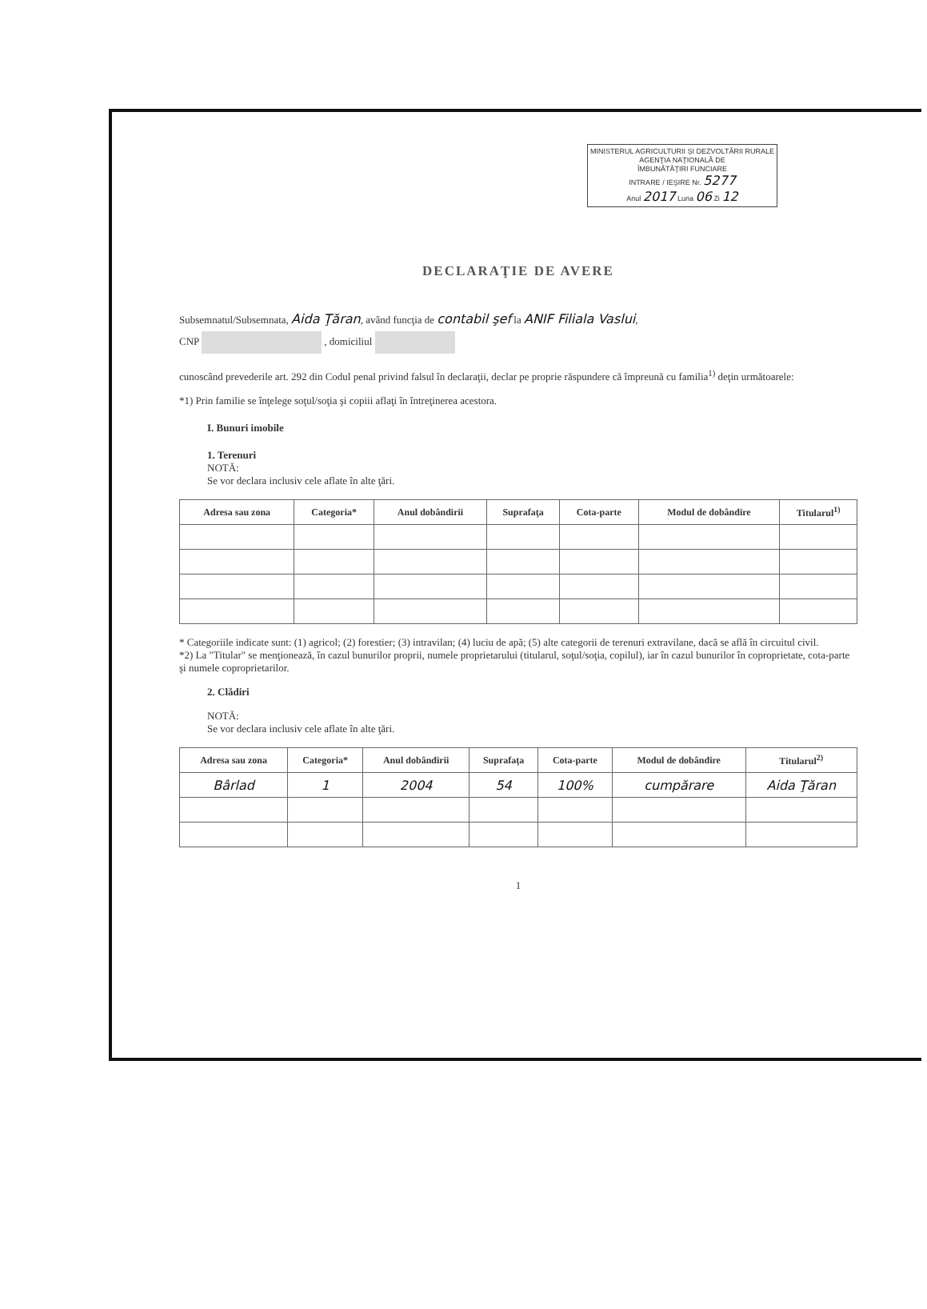MINISTERUL AGRICULTURII ŞI DEZVOLTĂRII RURALE
AGENŢIA NAŢIONALĂ DE
ÎMBUNĂTĂŢIRI FUNCIARE
INTRARE / IEŞIRE Nr. 5277
Anul 2017 Luna 06 Zi 12
DECLARAŢIE DE AVERE
Subsemnatul/Subsemnata, Aida Ţăran, având funcţia de contabil şef la ANIF Filiala Vaslui,
CNP , domiciliul
cunoscând prevederile art. 292 din Codul penal privind falsul în declaraţii, declar pe proprie răspundere că împreună cu familia<sup>1)</sup> deţin următoarele:
*1) Prin familie se înţelege soţul/soţia şi copiii aflaţi în întreţinerea acestora.
I. Bunuri imobile
1. Terenuri
NOTĂ:
Se vor declara inclusiv cele aflate în alte ţări.
| Adresa sau zona | Categoria* | Anul dobândirii | Suprafaţa | Cota-parte | Modul de dobândire | Titularul<sup>1)</sup> |
| --- | --- | --- | --- | --- | --- | --- |
* Categoriile indicate sunt: (1) agricol; (2) forestier; (3) intravilan; (4) luciu de apă; (5) alte categorii de terenuri extravilane, dacă se află în circuitul civil.
*2) La "Titular" se menţionează, în cazul bunurilor proprii, numele proprietarului (titularul, soţul/soţia, copilul), iar în cazul bunurilor în coproprietate, cota-parte şi numele coproprietarilor.
2. Clădiri
NOTĂ:
Se vor declara inclusiv cele aflate în alte ţări.
| Adresa sau zona | Categoria* | Anul dobândirii | Suprafaţa | Cota-parte | Modul de dobândire | Titularul<sup>2)</sup> |
| --- | --- | --- | --- | --- | --- | --- |
| Bârlad | 1 | 2004 | 54 | 100% | cumpărare | Aida Ţăran |
1